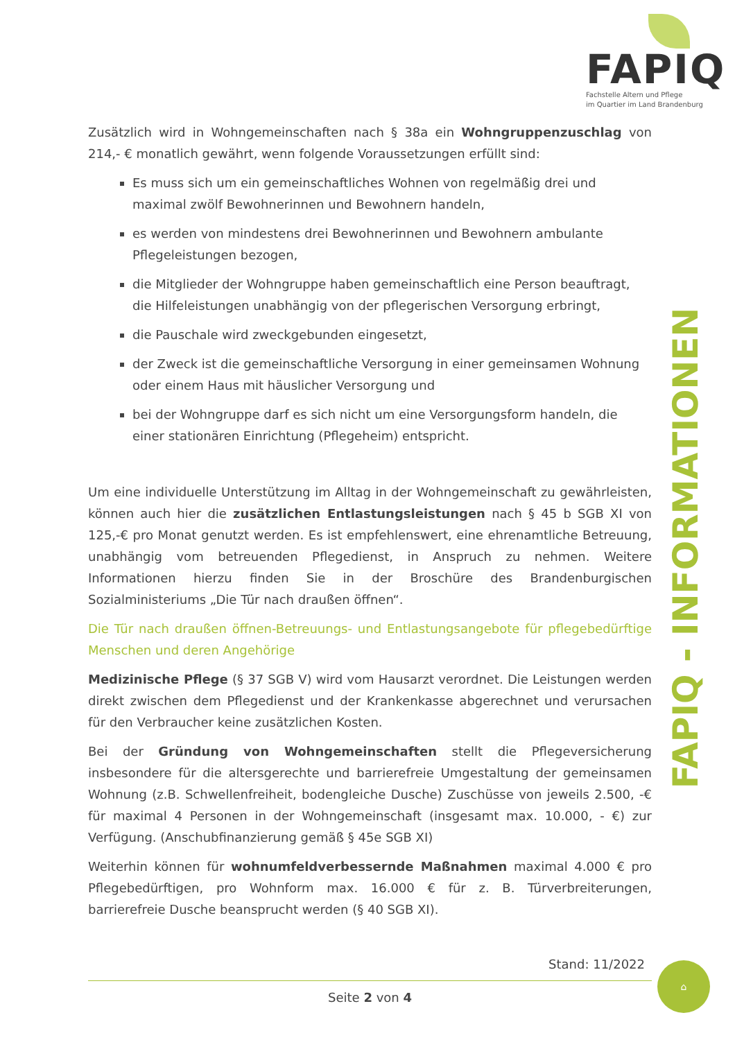FAPIQ
Fachstelle Altern und Pflege
im Quartier im Land Brandenburg
Zusätzlich wird in Wohngemeinschaften nach § 38a ein Wohngruppenzuschlag von 214,- € monatlich gewährt, wenn folgende Voraussetzungen erfüllt sind:
Es muss sich um ein gemeinschaftliches Wohnen von regelmäßig drei und maximal zwölf Bewohnerinnen und Bewohnern handeln,
es werden von mindestens drei Bewohnerinnen und Bewohnern ambulante Pflegeleistungen bezogen,
die Mitglieder der Wohngruppe haben gemeinschaftlich eine Person beauftragt, die Hilfeleistungen unabhängig von der pflegerischen Versorgung erbringt,
die Pauschale wird zweckgebunden eingesetzt,
der Zweck ist die gemeinschaftliche Versorgung in einer gemeinsamen Wohnung oder einem Haus mit häuslicher Versorgung und
bei der Wohngruppe darf es sich nicht um eine Versorgungsform handeln, die einer stationären Einrichtung (Pflegeheim) entspricht.
Um eine individuelle Unterstützung im Alltag in der Wohngemeinschaft zu gewährleisten, können auch hier die zusätzlichen Entlastungsleistungen nach § 45 b SGB XI von 125,-€ pro Monat genutzt werden. Es ist empfehlenswert, eine ehrenamtliche Betreuung, unabhängig vom betreuenden Pflegedienst, in Anspruch zu nehmen. Weitere Informationen hierzu finden Sie in der Broschüre des Brandenburgischen Sozialministeriums „Die Tür nach draußen öffnen“.
Die Tür nach draußen öffnen-Betreuungs- und Entlastungsangebote für pflegebedürftige Menschen und deren Angehörige
Medizinische Pflege (§ 37 SGB V) wird vom Hausarzt verordnet. Die Leistungen werden direkt zwischen dem Pflegedienst und der Krankenkasse abgerechnet und verursachen für den Verbraucher keine zusätzlichen Kosten.
Bei der Gründung von Wohngemeinschaften stellt die Pflegeversicherung insbesondere für die altersgerechte und barrierefreie Umgestaltung der gemeinsamen Wohnung (z.B. Schwellenfreiheit, bodengleiche Dusche) Zuschüsse von jeweils 2.500, -€ für maximal 4 Personen in der Wohngemeinschaft (insgesamt max. 10.000, - €) zur Verfügung. (Anschubfinanzierung gemäß § 45e SGB XI)
Weiterhin können für wohnumfeldverbessernde Maßnahmen maximal 4.000 € pro Pflegebedürftigen, pro Wohnform max. 16.000 € für z. B. Türverbreiterungen, barrierefreie Dusche beansprucht werden (§ 40 SGB XI).
FAPIQ - INFORMATIONEN
Stand: 11/2022
Seite 2 von 4
⌂